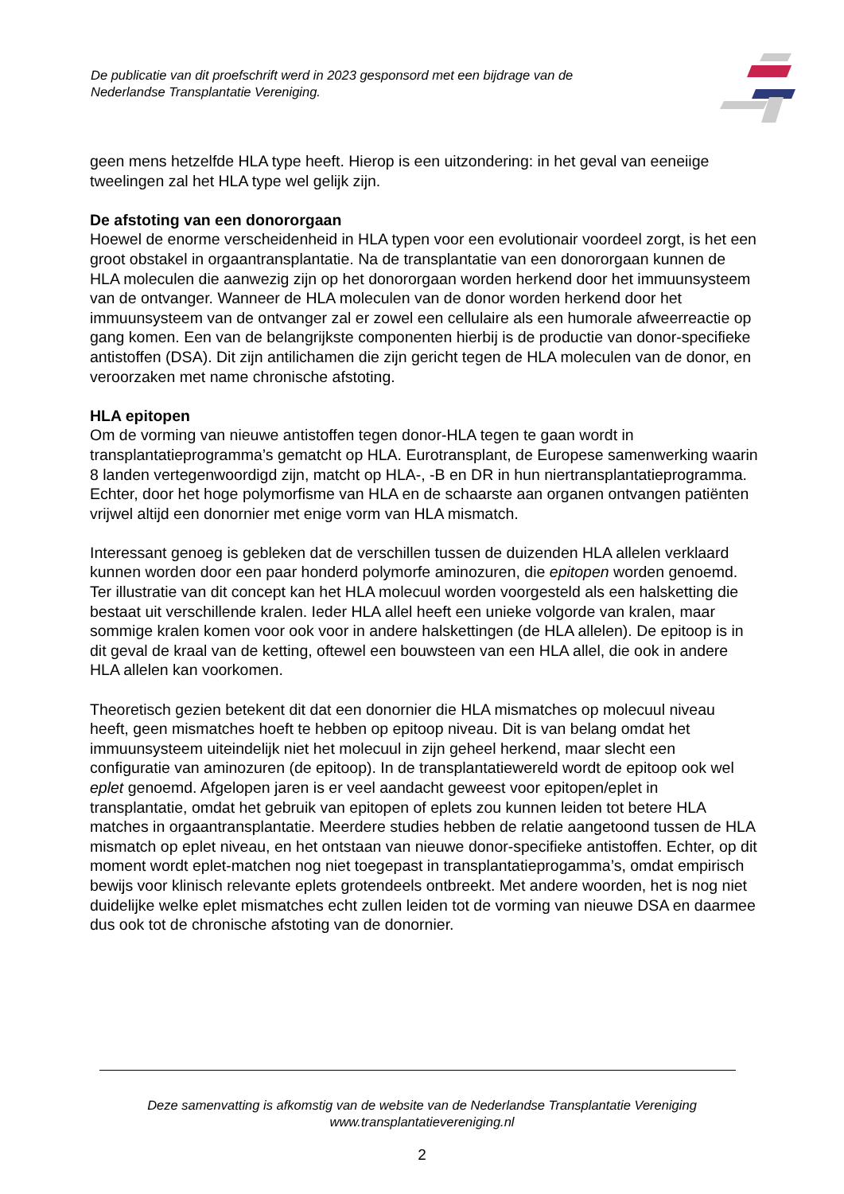De publicatie van dit proefschrift werd in 2023 gesponsord met een bijdrage van de Nederlandse Transplantatie Vereniging.
geen mens hetzelfde HLA type heeft. Hierop is een uitzondering: in het geval van eeneiige tweelingen zal het HLA type wel gelijk zijn.
De afstoting van een donororgaan
Hoewel de enorme verscheidenheid in HLA typen voor een evolutionair voordeel zorgt, is het een groot obstakel in orgaantransplantatie. Na de transplantatie van een donororgaan kunnen de HLA moleculen die aanwezig zijn op het donororgaan worden herkend door het immuunsysteem van de ontvanger. Wanneer de HLA moleculen van de donor worden herkend door het immuunsysteem van de ontvanger zal er zowel een cellulaire als een humorale afweerreactie op gang komen. Een van de belangrijkste componenten hierbij is de productie van donor-specifieke antistoffen (DSA). Dit zijn antilichamen die zijn gericht tegen de HLA moleculen van de donor, en veroorzaken met name chronische afstoting.
HLA epitopen
Om de vorming van nieuwe antistoffen tegen donor-HLA tegen te gaan wordt in transplantatieprogramma’s gematcht op HLA. Eurotransplant, de Europese samenwerking waarin 8 landen vertegenwoordigd zijn, matcht op HLA-, -B en DR in hun niertransplantatieprogramma. Echter, door het hoge polymorfisme van HLA en de schaarste aan organen ontvangen patiënten vrijwel altijd een donornier met enige vorm van HLA mismatch.
Interessant genoeg is gebleken dat de verschillen tussen de duizenden HLA allelen verklaard kunnen worden door een paar honderd polymorfe aminozuren, die epitopen worden genoemd. Ter illustratie van dit concept kan het HLA molecuul worden voorgesteld als een halsketting die bestaat uit verschillende kralen. Ieder HLA allel heeft een unieke volgorde van kralen, maar sommige kralen komen voor ook voor in andere halskettingen (de HLA allelen). De epitoop is in dit geval de kraal van de ketting, oftewel een bouwsteen van een HLA allel, die ook in andere HLA allelen kan voorkomen.
Theoretisch gezien betekent dit dat een donornier die HLA mismatches op molecuul niveau heeft, geen mismatches hoeft te hebben op epitoop niveau. Dit is van belang omdat het immuunsysteem uiteindelijk niet het molecuul in zijn geheel herkend, maar slecht een configuratie van aminozuren (de epitoop). In de transplantatiewereld wordt de epitoop ook wel eplet genoemd. Afgelopen jaren is er veel aandacht geweest voor epitopen/eplet in transplantatie, omdat het gebruik van epitopen of eplets zou kunnen leiden tot betere HLA matches in orgaantransplantatie. Meerdere studies hebben de relatie aangetoond tussen de HLA mismatch op eplet niveau, en het ontstaan van nieuwe donor-specifieke antistoffen. Echter, op dit moment wordt eplet-matchen nog niet toegepast in transplantatieprogamma’s, omdat empirisch bewijs voor klinisch relevante eplets grotendeels ontbreekt. Met andere woorden, het is nog niet duidelijke welke eplet mismatches echt zullen leiden tot de vorming van nieuwe DSA en daarmee dus ook tot de chronische afstoting van de donornier.
Deze samenvatting is afkomstig van de website van de Nederlandse Transplantatie Vereniging
www.transplantatievereniging.nl
2